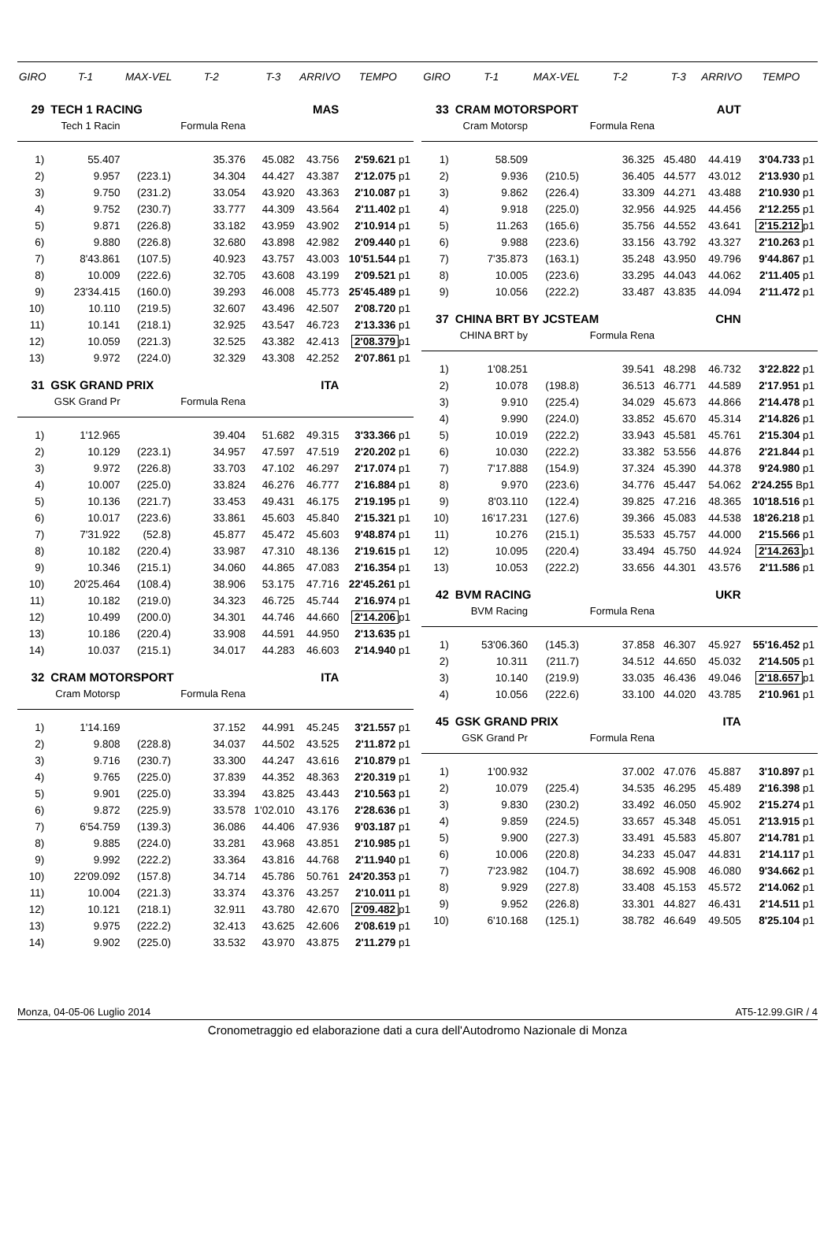| GIRO | T-1 | MAX-VEL | T-2 | T-3 | ARRIVO | TEMPO |
| --- | --- | --- | --- | --- | --- | --- |
| 29 | TECH 1 RACING | | | | MAS | |
| | Tech 1 Racin | | Formula Rena | | | |
| 1) | 55.407 | | 35.376 | 45.082 | 43.756 | 2'59.621 p1 |
| 2) | 9.957 | (223.1) | 34.304 | 44.427 | 43.387 | 2'12.075 p1 |
| 3) | 9.750 | (231.2) | 33.054 | 43.920 | 43.363 | 2'10.087 p1 |
| 4) | 9.752 | (230.7) | 33.777 | 44.309 | 43.564 | 2'11.402 p1 |
| 5) | 9.871 | (226.8) | 33.182 | 43.959 | 43.902 | 2'10.914 p1 |
| 6) | 9.880 | (226.8) | 32.680 | 43.898 | 42.982 | 2'09.440 p1 |
| 7) | 8'43.861 | (107.5) | 40.923 | 43.757 | 43.003 | 10'51.544 p1 |
| 8) | 10.009 | (222.6) | 32.705 | 43.608 | 43.199 | 2'09.521 p1 |
| 9) | 23'34.415 | (160.0) | 39.293 | 46.008 | 45.773 | 25'45.489 p1 |
| 10) | 10.110 | (219.5) | 32.607 | 43.496 | 42.507 | 2'08.720 p1 |
| 11) | 10.141 | (218.1) | 32.925 | 43.547 | 46.723 | 2'13.336 p1 |
| 12) | 10.059 | (221.3) | 32.525 | 43.382 | 42.413 | 2'08.379 p1 |
| 13) | 9.972 | (224.0) | 32.329 | 43.308 | 42.252 | 2'07.861 p1 |
| 31 | GSK GRAND PRIX | | | | ITA | |
| | GSK Grand Pr | | Formula Rena | | | |
| 1) | 1'12.965 | | 39.404 | 51.682 | 49.315 | 3'33.366 p1 |
| 2) | 10.129 | (223.1) | 34.957 | 47.597 | 47.519 | 2'20.202 p1 |
| 3) | 9.972 | (226.8) | 33.703 | 47.102 | 46.297 | 2'17.074 p1 |
| 4) | 10.007 | (225.0) | 33.824 | 46.276 | 46.777 | 2'16.884 p1 |
| 5) | 10.136 | (221.7) | 33.453 | 49.431 | 46.175 | 2'19.195 p1 |
| 6) | 10.017 | (223.6) | 33.861 | 45.603 | 45.840 | 2'15.321 p1 |
| 7) | 7'31.922 | (52.8) | 45.877 | 45.472 | 45.603 | 9'48.874 p1 |
| 8) | 10.182 | (220.4) | 33.987 | 47.310 | 48.136 | 2'19.615 p1 |
| 9) | 10.346 | (215.1) | 34.060 | 44.865 | 47.083 | 2'16.354 p1 |
| 10) | 20'25.464 | (108.4) | 38.906 | 53.175 | 47.716 | 22'45.261 p1 |
| 11) | 10.182 | (219.0) | 34.323 | 46.725 | 45.744 | 2'16.974 p1 |
| 12) | 10.499 | (200.0) | 34.301 | 44.746 | 44.660 | 2'14.206 p1 |
| 13) | 10.186 | (220.4) | 33.908 | 44.591 | 44.950 | 2'13.635 p1 |
| 14) | 10.037 | (215.1) | 34.017 | 44.283 | 46.603 | 2'14.940 p1 |
| 32 | CRAM MOTORSPORT | | | | ITA | |
| | Cram Motorsp | | Formula Rena | | | |
| 1) | 1'14.169 | | 37.152 | 44.991 | 45.245 | 3'21.557 p1 |
| 2) | 9.808 | (228.8) | 34.037 | 44.502 | 43.525 | 2'11.872 p1 |
| 3) | 9.716 | (230.7) | 33.300 | 44.247 | 43.616 | 2'10.879 p1 |
| 4) | 9.765 | (225.0) | 37.839 | 44.352 | 48.363 | 2'20.319 p1 |
| 5) | 9.901 | (225.0) | 33.394 | 43.825 | 43.443 | 2'10.563 p1 |
| 6) | 9.872 | (225.9) | 33.578 | 1'02.010 | 43.176 | 2'28.636 p1 |
| 7) | 6'54.759 | (139.3) | 36.086 | 44.406 | 47.936 | 9'03.187 p1 |
| 8) | 9.885 | (224.0) | 33.281 | 43.968 | 43.851 | 2'10.985 p1 |
| 9) | 9.992 | (222.2) | 33.364 | 43.816 | 44.768 | 2'11.940 p1 |
| 10) | 22'09.092 | (157.8) | 34.714 | 45.786 | 50.761 | 24'20.353 p1 |
| 11) | 10.004 | (221.3) | 33.374 | 43.376 | 43.257 | 2'10.011 p1 |
| 12) | 10.121 | (218.1) | 32.911 | 43.780 | 42.670 | 2'09.482 p1 |
| 13) | 9.975 | (222.2) | 32.413 | 43.625 | 42.606 | 2'08.619 p1 |
| 14) | 9.902 | (225.0) | 33.532 | 43.970 | 43.875 | 2'11.279 p1 |
| GIRO | T-1 | MAX-VEL | T-2 | T-3 | ARRIVO | TEMPO |
| --- | --- | --- | --- | --- | --- | --- |
| 33 | CRAM MOTORSPORT | | | | AUT | |
| | Cram Motorsp | | Formula Rena | | | |
| 1) | 58.509 | | 36.325 | 45.480 | 44.419 | 3'04.733 p1 |
| 2) | 9.936 | (210.5) | 36.405 | 44.577 | 43.012 | 2'13.930 p1 |
| 3) | 9.862 | (226.4) | 33.309 | 44.271 | 43.488 | 2'10.930 p1 |
| 4) | 9.918 | (225.0) | 32.956 | 44.925 | 44.456 | 2'12.255 p1 |
| 5) | 11.263 | (165.6) | 35.756 | 44.552 | 43.641 | 2'15.212 p1 |
| 6) | 9.988 | (223.6) | 33.156 | 43.792 | 43.327 | 2'10.263 p1 |
| 7) | 7'35.873 | (163.1) | 35.248 | 43.950 | 49.796 | 9'44.867 p1 |
| 8) | 10.005 | (223.6) | 33.295 | 44.043 | 44.062 | 2'11.405 p1 |
| 9) | 10.056 | (222.2) | 33.487 | 43.835 | 44.094 | 2'11.472 p1 |
| 37 | CHINA BRT BY JCSTEAM | | | | CHN | |
| | CHINA BRT by | | Formula Rena | | | |
| 1) | 1'08.251 | | 39.541 | 48.298 | 46.732 | 3'22.822 p1 |
| 2) | 10.078 | (198.8) | 36.513 | 46.771 | 44.589 | 2'17.951 p1 |
| 3) | 9.910 | (225.4) | 34.029 | 45.673 | 44.866 | 2'14.478 p1 |
| 4) | 9.990 | (224.0) | 33.852 | 45.670 | 45.314 | 2'14.826 p1 |
| 5) | 10.019 | (222.2) | 33.943 | 45.581 | 45.761 | 2'15.304 p1 |
| 6) | 10.030 | (222.2) | 33.382 | 53.556 | 44.876 | 2'21.844 p1 |
| 7) | 7'17.888 | (154.9) | 37.324 | 45.390 | 44.378 | 9'24.980 p1 |
| 8) | 9.970 | (223.6) | 34.776 | 45.447 | 54.062 | 2'24.255 Bp1 |
| 9) | 8'03.110 | (122.4) | 39.825 | 47.216 | 48.365 | 10'18.516 p1 |
| 10) | 16'17.231 | (127.6) | 39.366 | 45.083 | 44.538 | 18'26.218 p1 |
| 11) | 10.276 | (215.1) | 35.533 | 45.757 | 44.000 | 2'15.566 p1 |
| 12) | 10.095 | (220.4) | 33.494 | 45.750 | 44.924 | 2'14.263 p1 |
| 13) | 10.053 | (222.2) | 33.656 | 44.301 | 43.576 | 2'11.586 p1 |
| 42 | BVM RACING | | | | UKR | |
| | BVM Racing | | Formula Rena | | | |
| 1) | 53'06.360 | (145.3) | 37.858 | 46.307 | 45.927 | 55'16.452 p1 |
| 2) | 10.311 | (211.7) | 34.512 | 44.650 | 45.032 | 2'14.505 p1 |
| 3) | 10.140 | (219.9) | 33.035 | 46.436 | 49.046 | 2'18.657 p1 |
| 4) | 10.056 | (222.6) | 33.100 | 44.020 | 43.785 | 2'10.961 p1 |
| 45 | GSK GRAND PRIX | | | | ITA | |
| | GSK Grand Pr | | Formula Rena | | | |
| 1) | 1'00.932 | | 37.002 | 47.076 | 45.887 | 3'10.897 p1 |
| 2) | 10.079 | (225.4) | 34.535 | 46.295 | 45.489 | 2'16.398 p1 |
| 3) | 9.830 | (230.2) | 33.492 | 46.050 | 45.902 | 2'15.274 p1 |
| 4) | 9.859 | (224.5) | 33.657 | 45.348 | 45.051 | 2'13.915 p1 |
| 5) | 9.900 | (227.3) | 33.491 | 45.583 | 45.807 | 2'14.781 p1 |
| 6) | 10.006 | (220.8) | 34.233 | 45.047 | 44.831 | 2'14.117 p1 |
| 7) | 7'23.982 | (104.7) | 38.692 | 45.908 | 46.080 | 9'34.662 p1 |
| 8) | 9.929 | (227.8) | 33.408 | 45.153 | 45.572 | 2'14.062 p1 |
| 9) | 9.952 | (226.8) | 33.301 | 44.827 | 46.431 | 2'14.511 p1 |
| 10) | 6'10.168 | (125.1) | 38.782 | 46.649 | 49.505 | 8'25.104 p1 |
Monza, 04-05-06 Luglio 2014 AT5-12.99.GIR / 4
Cronometraggio ed elaborazione dati a cura dell'Autodromo Nazionale di Monza